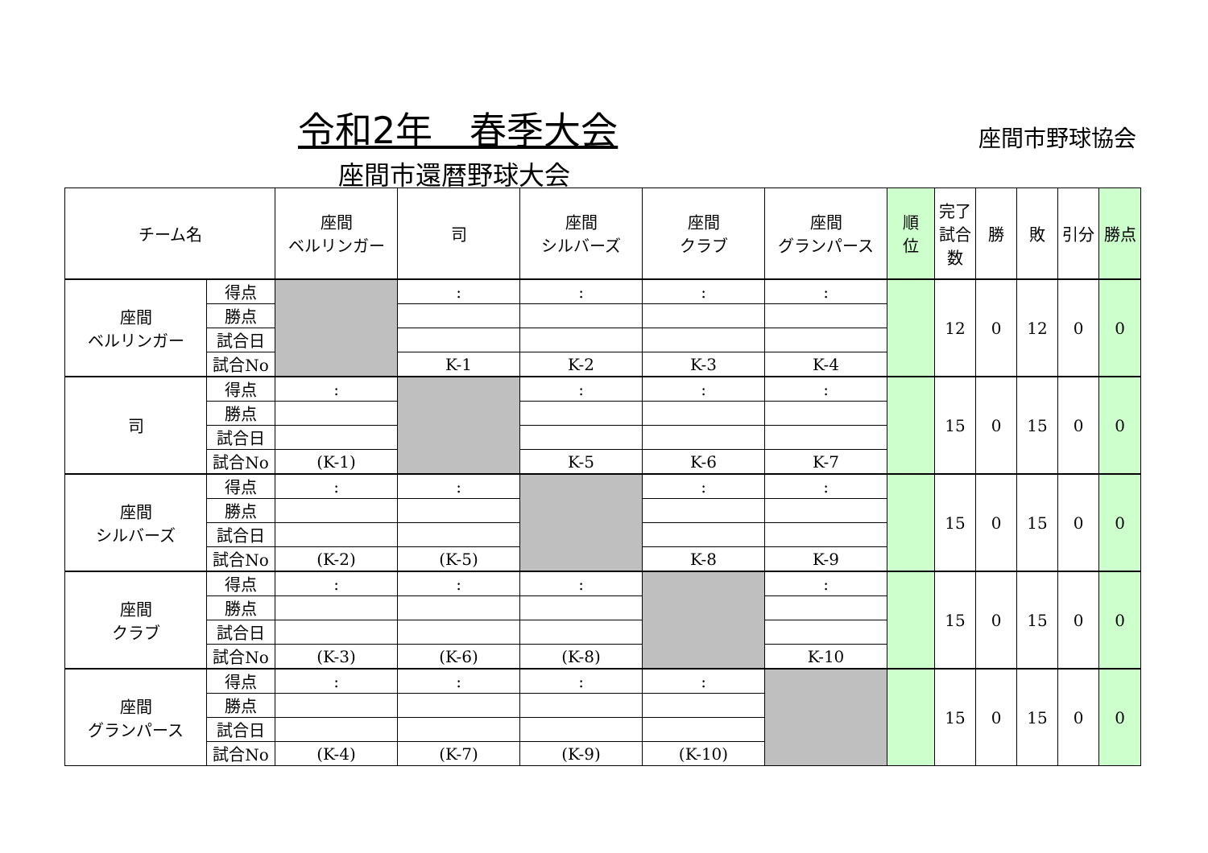令和2年　春季大会 座間市野球協会
座間市還暦野球大会
| チーム名 | | 座間 ベルリンガー | 司 | 座間 シルバーズ | 座間 クラブ | 座間 グランパース | 順 位 | 完了試合数 | 勝 | 敗 | 引分 | 勝点 |
| --- | --- | --- | --- | --- | --- | --- | --- | --- | --- | --- | --- | --- |
| 座間 ベルリンガー | 得点 | | : | : | : | : | | 12 | 0 | 12 | 0 | 0 |
| | 勝点 | | | | | | | | | | | |
| | 試合日 | | | | | | | | | | | |
| | 試合No | | K-1 | K-2 | K-3 | K-4 | | | | | | |
| 司 | 得点 | : | | : | : | : | | 15 | 0 | 15 | 0 | 0 |
| | 勝点 | | | | | | | | | | | |
| | 試合日 | | | | | | | | | | | |
| | 試合No | (K-1) | | K-5 | K-6 | K-7 | | | | | | |
| 座間 シルバーズ | 得点 | : | : | | : | : | | 15 | 0 | 15 | 0 | 0 |
| | 勝点 | | | | | | | | | | | |
| | 試合日 | | | | | | | | | | | |
| | 試合No | (K-2) | (K-5) | | K-8 | K-9 | | | | | | |
| 座間 クラブ | 得点 | : | : | : | | : | | 15 | 0 | 15 | 0 | 0 |
| | 勝点 | | | | | | | | | | | |
| | 試合日 | | | | | | | | | | | |
| | 試合No | (K-3) | (K-6) | (K-8) | | K-10 | | | | | | |
| 座間 グランパース | 得点 | : | : | : | : | | | 15 | 0 | 15 | 0 | 0 |
| | 勝点 | | | | | | | | | | | |
| | 試合日 | | | | | | | | | | | |
| | 試合No | (K-4) | (K-7) | (K-9) | (K-10) | | | | | | | |